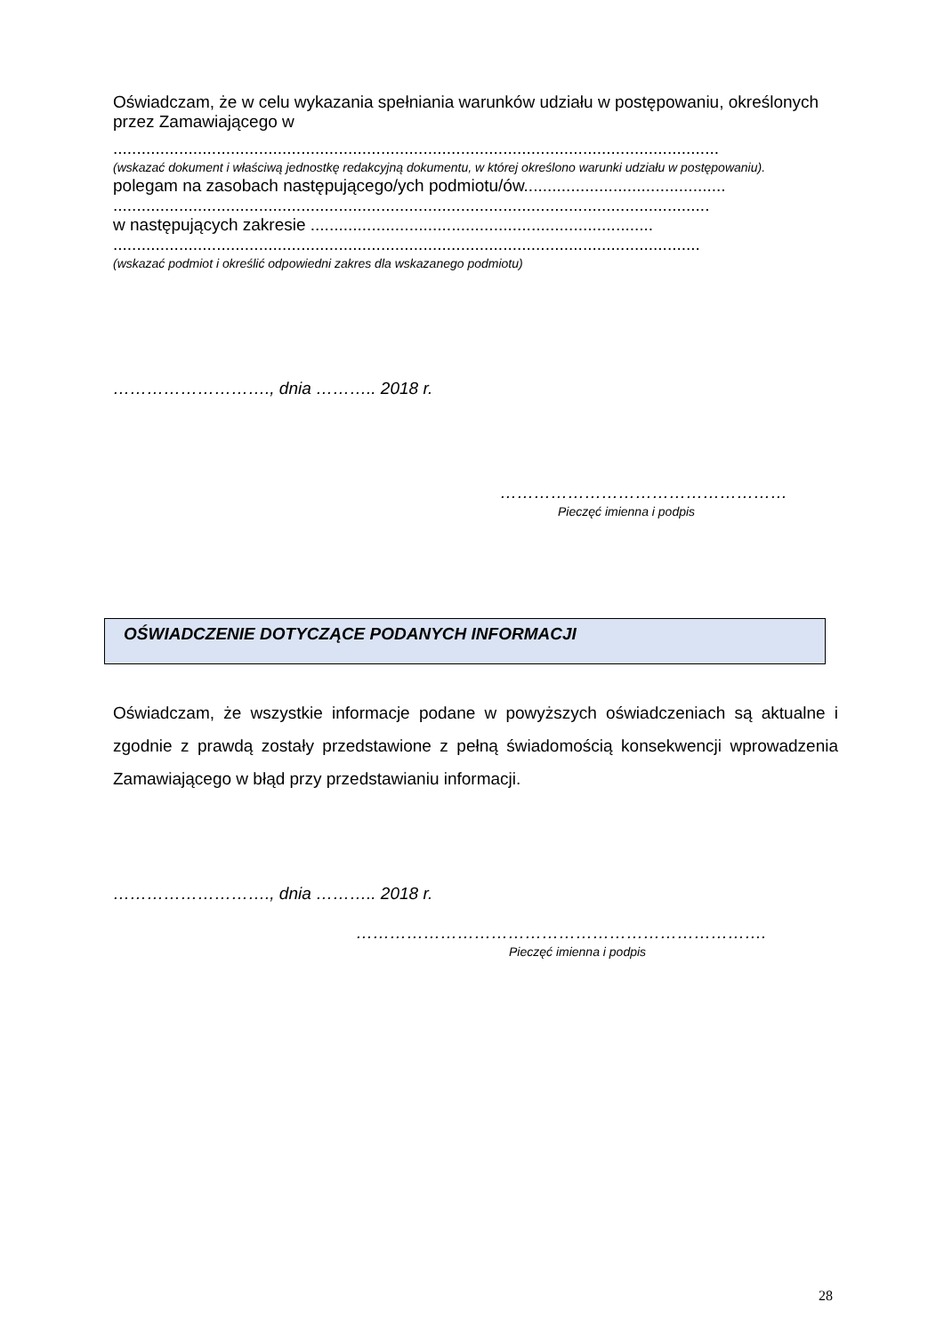Oświadczam, że w celu wykazania spełniania warunków udziału w postępowaniu, określonych przez Zamawiającego w
.................................................................................................................................
(wskazać dokument i właściwą jednostkę redakcyjną dokumentu, w której określono warunki udziału w postępowaniu).
polegam na zasobach następującego/ych podmiotu/ów...........................................
...............................................................................................................................
w następujących zakresie .........................................................................
.............................................................................................................................
(wskazać podmiot i określić odpowiedni zakres dla wskazanego podmiotu)
………………………., dnia ……….. 2018 r.
……………………………………………
Pieczęć imienna i podpis
OŚWIADCZENIE DOTYCZĄCE PODANYCH INFORMACJI
Oświadczam, że wszystkie informacje podane w powyższych oświadczeniach są aktualne i zgodnie z prawdą zostały przedstawione z pełną świadomością konsekwencji wprowadzenia Zamawiającego w błąd przy przedstawianiu informacji.
………………………., dnia ……….. 2018 r.
……………………………………………………………….
Pieczęć imienna i podpis
28